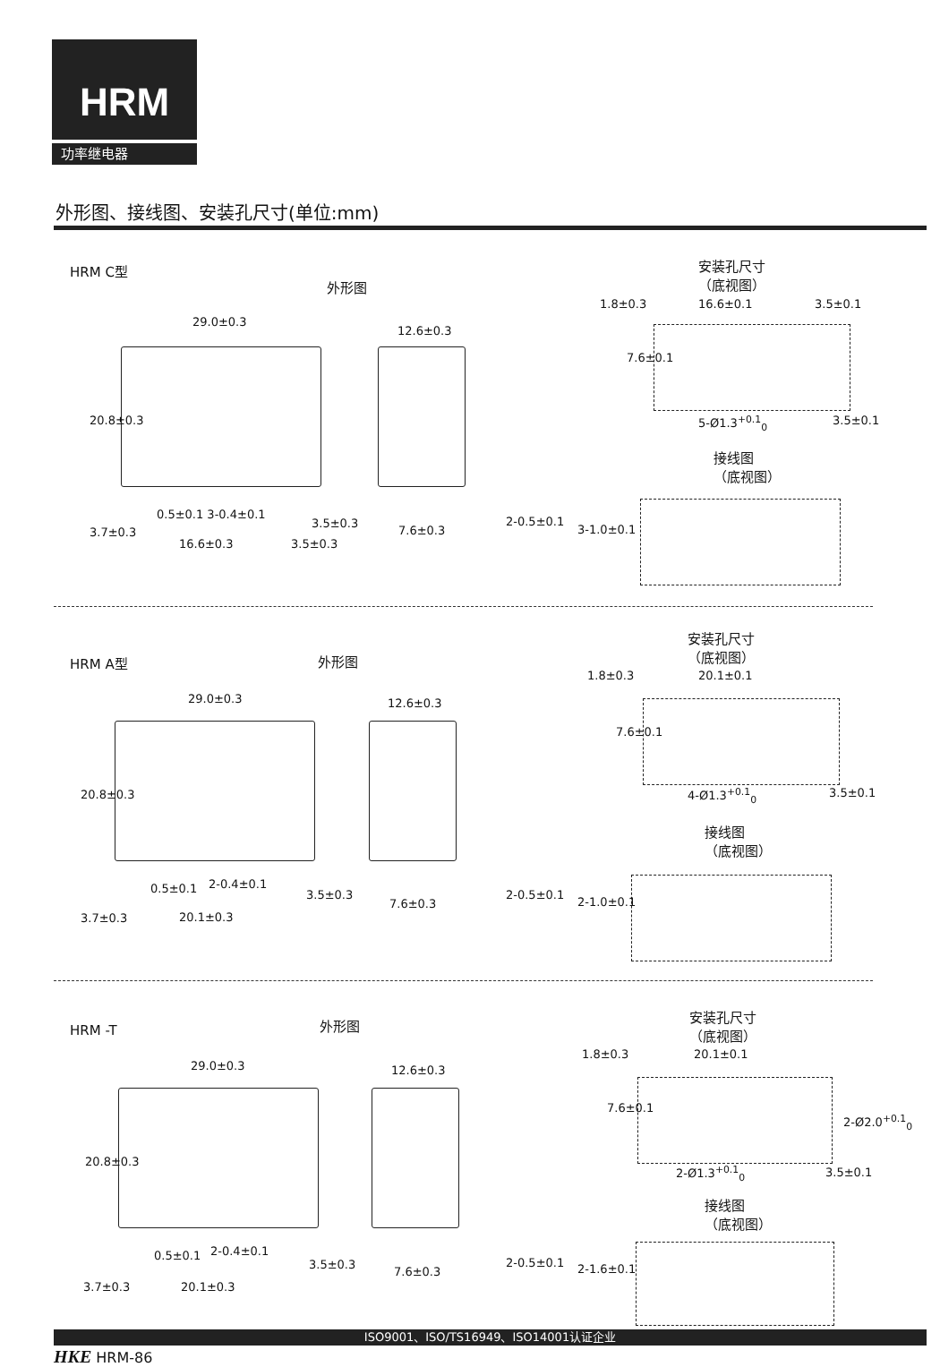HRM
功率继电器
外形图、接线图、安装孔尺寸(单位:mm)
HRM C型
外形图
安装孔尺寸
（底视图）
29.0±0.3
12.6±0.3
20.8±0.3
0.5±0.1 3-0.4±0.1
3.5±0.3
16.6±0.3 3.5±0.3
3.7±0.3 7.6±0.3
2-0.5±0.1
3-1.0±0.1
1.8±0.3 16.6±0.1 3.5±0.1
7.6±0.1
5-Ø1.3<sup>+0.1</sup><sub>0</sub> 3.5±0.1
接线图
（底视图）
HRM A型 外形图
安装孔尺寸
（底视图）
29.0±0.3 12.6±0.3
20.8±0.3
0.5±0.1 2-0.4±0.1
3.5±0.3
20.1±0.3 3.7±0.3
7.6±0.3
2-0.5±0.1
2-1.0±0.1
1.8±0.3 20.1±0.1
7.6±0.1
4-Ø1.3<sup>+0.1</sup><sub>0</sub> 3.5±0.1
接线图
（底视图）
HRM -T 外形图
安装孔尺寸
（底视图）
29.0±0.3 12.6±0.3
20.8±0.3
0.5±0.1 2-0.4±0.1
3.5±0.3
20.1±0.3 3.7±0.3
7.6±0.3
2-0.5±0.1 2-1.6±0.1
1.8±0.3 20.1±0.1
7.6±0.1
2-Ø2.0<sup>+0.1</sup><sub>0</sub>
2-Ø1.3<sup>+0.1</sup><sub>0</sub> 3.5±0.1
接线图
（底视图）
ISO9001、ISO/TS16949、ISO14001认证企业
HKE HRM-86